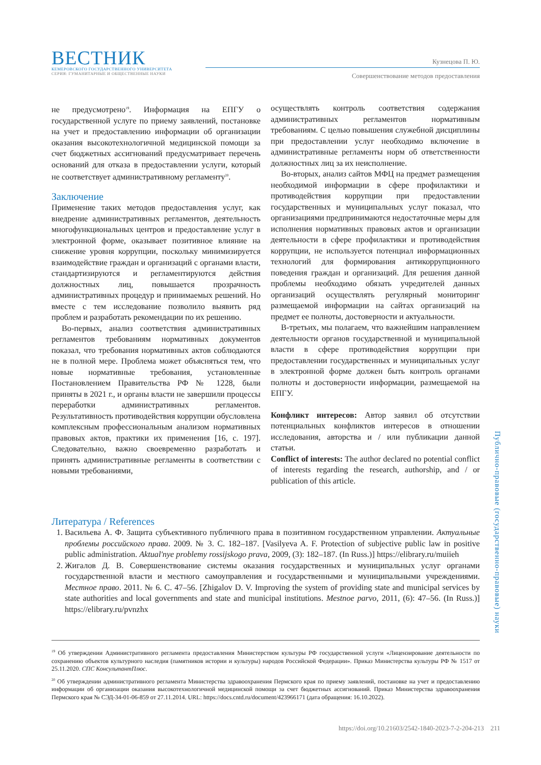ВЕСТНИК
КЕМЕРОВСКОГО ГОСУДАРСТВЕННОГО УНИВЕРСИТЕТА
СЕРИЯ: ГУМАНИТАРНЫЕ И ОБЩЕСТВЕННЫЕ НАУКИ
Кузнецова П. Ю.
Совершенствование методов предоставления
не предусмотрено<sup>19</sup>. Информация на ЕПГУ о государственной услуге по приему заявлений, постановке на учет и предоставлению информации об организации оказания высокотехнологичной медицинской помощи за счет бюджетных ассигнований предусматривает перечень оснований для отказа в предоставлении услуги, который не соответствует административному регламенту<sup>20</sup>.
Заключение
Применение таких методов предоставления услуг, как внедрение административных регламентов, деятельность многофункциональных центров и предоставление услуг в электронной форме, оказывает позитивное влияние на снижение уровня коррупции, поскольку минимизируется взаимодействие граждан и организаций с органами власти, стандартизируются и регламентируются действия должностных лиц, повышается прозрачность административных процедур и принимаемых решений. Но вместе с тем исследование позволило выявить ряд проблем и разработать рекомендации по их решению.
Во-первых, анализ соответствия административных регламентов требованиям нормативных документов показал, что требования нормативных актов соблюдаются не в полной мере. Проблема может объясняться тем, что новые нормативные требования, установленные Постановлением Правительства РФ № 1228, были приняты в 2021 г., и органы власти не завершили процессы переработки административных регламентов. Результативность противодействия коррупции обусловлена комплексным профессиональным анализом нормативных правовых актов, практики их применения [16, с. 197]. Следовательно, важно своевременно разработать и принять административные регламенты в соответствии с новыми требованиями,
осуществлять контроль соответствия содержания административных регламентов нормативным требованиям. С целью повышения служебной дисциплины при предоставлении услуг необходимо включение в административные регламенты норм об ответственности должностных лиц за их неисполнение.
Во-вторых, анализ сайтов МФЦ на предмет размещения необходимой информации в сфере профилактики и противодействия коррупции при предоставлении государственных и муниципальных услуг показал, что организациями предпринимаются недостаточные меры для исполнения нормативных правовых актов и организации деятельности в сфере профилактики и противодействия коррупции, не используется потенциал информационных технологий для формирования антикоррупционного поведения граждан и организаций. Для решения данной проблемы необходимо обязать учредителей данных организаций осуществлять регулярный мониторинг размещаемой информации на сайтах организаций на предмет ее полноты, достоверности и актуальности.
В-третьих, мы полагаем, что важнейшим направлением деятельности органов государственной и муниципальной власти в сфере противодействия коррупции при предоставлении государственных и муниципальных услуг в электронной форме должен быть контроль органами полноты и достоверности информации, размещаемой на ЕПГУ.
Конфликт интересов: Автор заявил об отсутствии потенциальных конфликтов интересов в отношении исследования, авторства и / или публикации данной статьи.
Conflict of interests: The author declared no potential conflict of interests regarding the research, authorship, and / or publication of this article.
Литература / References
1. Васильева А. Ф. Защита субъективного публичного права в позитивном государственном управлении. Актуальные проблемы российского права. 2009. № 3. С. 182–187. [Vasilyeva A. F. Protection of subjective public law in positive public administration. Aktual'nye problemy rossijskogo prava, 2009, (3): 182–187. (In Russ.)] https://elibrary.ru/muiieh
2. Жигалов Д. В. Совершенствование системы оказания государственных и муниципальных услуг органами государственной власти и местного самоуправления и государственными и муниципальными учреждениями. Местное право. 2011. № 6. С. 47–56. [Zhigalov D. V. Improving the system of providing state and municipal services by state authorities and local governments and state and municipal institutions. Mestnoe parvo, 2011, (6): 47–56. (In Russ.)] https://elibrary.ru/pvnzhx
<sup>19</sup> Об утверждении Административного регламента предоставления Министерством культуры РФ государственной услуги «Лицензирование деятельности по сохранению объектов культурного наследия (памятников истории и культуры) народов Российской Федерации». Приказ Министерства культуры РФ № 1517 от 25.11.2020. СПС КонсультантПлюс.
<sup>20</sup> Об утверждении административного регламента Министерства здравоохранения Пермского края по приему заявлений, постановке на учет и предоставлению информации об организации оказания высокотехнологичной медицинской помощи за счет бюджетных ассигнований. Приказ Министерства здравоохранения Пермского края № СЭД-34-01-06-859 от 27.11.2014. URL: https://docs.cntd.ru/document/423966171 (дата обращения: 16.10.2022).
Публично-правовые (государственно-правовые) науки
https://doi.org/10.21603/2542-1840-2023-7-2-204-213 211